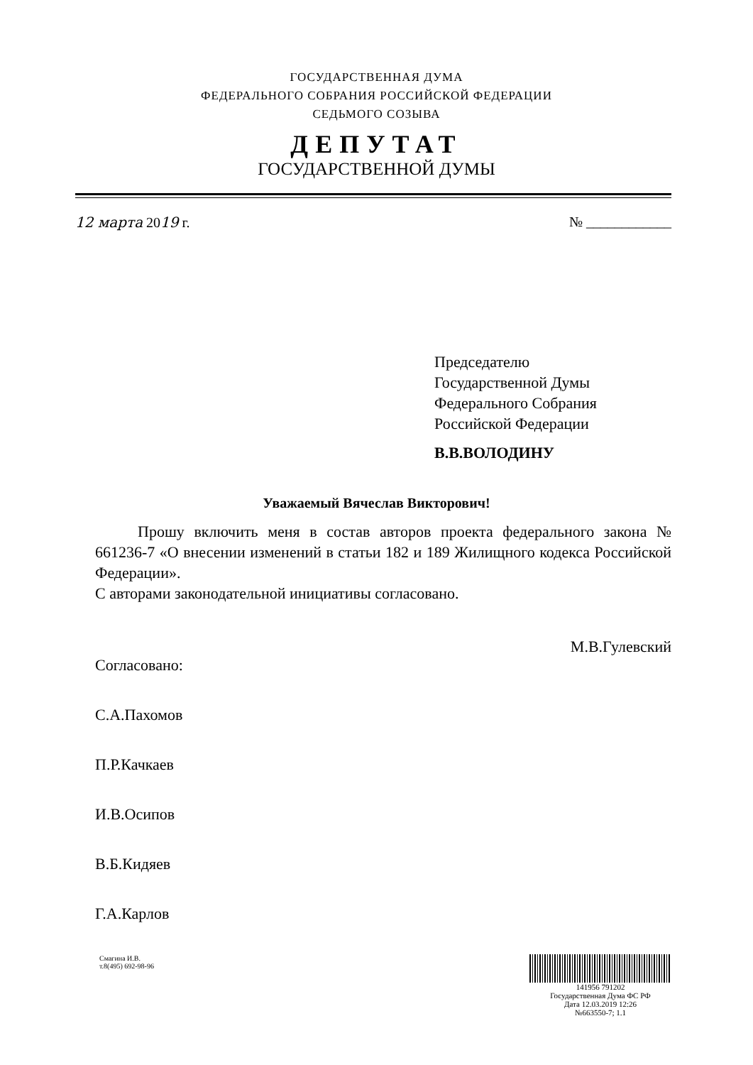ГОСУДАРСТВЕННАЯ ДУМА
ФЕДЕРАЛЬНОГО СОБРАНИЯ РОССИЙСКОЙ ФЕДЕРАЦИИ
СЕДЬМОГО СОЗЫВА
ДЕПУТАТ
ГОСУДАРСТВЕННОЙ ДУМЫ
12 марта 2019 г. № ____________
Председателю
Государственной Думы
Федерального Собрания
Российской Федерации
В.В.ВОЛОДИНУ
Уважаемый Вячеслав Викторович!
Прошу включить меня в состав авторов проекта федерального закона № 661236-7 «О внесении изменений в статьи 182 и 189 Жилищного кодекса Российской Федерации».
С авторами законодательной инициативы согласовано.
М.В.Гулевский
Согласовано:
С.А.Пахомов
П.Р.Качкаев
И.В.Осипов
В.Б.Кидяев
Г.А.Карлов
Смагина И.В.
т.8(495) 692-98-96
141956 791202
Государственная Дума ФС РФ
Дата 12.03.2019 12:26
№663550-7; 1.1